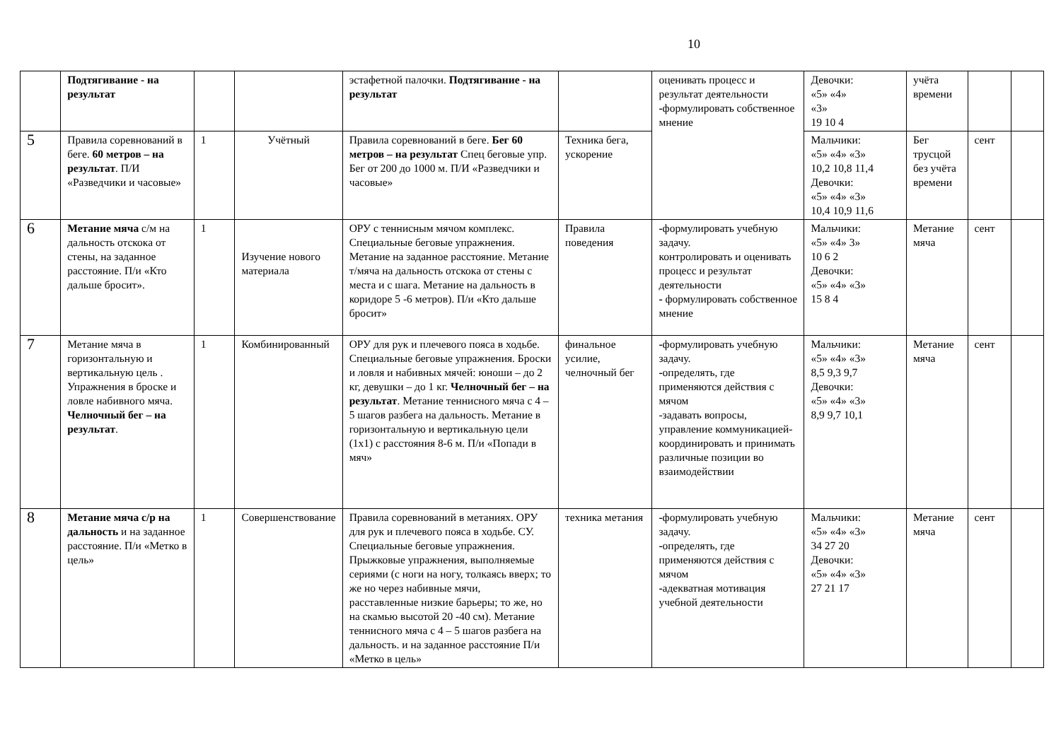10
| | Подтягивание - на результат | | | эстафетной палочки. Подтягивание - на результат | | оценивать процесс и результат деятельности - формулировать собственное мнение | Девочки: «5» «4» «3» 19 10 4 | учёта времени | | |
| 5 | Правила соревнований в беге. 60 метров – на результат . П/И «Разведчики и часовые» | 1 | Учётный | Правила соревнований в беге. Бег 60 метров – на результат Спец беговые упр. Бег от 200 до 1000 м. П/И «Разведчики и часовые» | Техника бега, ускорение | | Мальчики: «5» «4» «3» 10,2 10,8 11,4 Девочки: «5» «4» «3» 10,4 10,9 11,6 | Бег трусцой без учёта времени | сент | |
| 6 | Метание мяча с/м на дальность отскока от стены, на заданное расстояние. П/и «Кто дальше бросит». | 1 | Изучение нового материала | ОРУ с теннисным мячом комплекс. Специальные беговые упражнения. Метание на заданное расстояние. Метание т/мяча на дальность отскока от стены с места и с шага. Метание на дальность в коридоре 5 -6 метров). П/и «Кто дальше бросит» | Правила поведения | - формулировать учебную задачу. контролировать и оценивать процесс и результат деятельности - формулировать собственное мнение | Мальчики: «5» «4» 3» 10 6 2 Девочки: «5» «4» «3» 15 8 4 | Метание мяча | сент | |
| 7 | Метание мяча в горизонтальную и вертикальную цель . Упражнения в броске и ловле набивного мяча. Челночный бег – на результат . | 1 | Комбинированный | ОРУ для рук и плечевого пояса в ходьбе. Специальные беговые упражнения. Броски и ловля и набивных мячей: юноши – до 2 кг, девушки – до 1 кг. Челночный бег – на результат . Метание теннисного мяча с 4 – 5 шагов разбега на дальность. Метание в горизонтальную и вертикальную цели (1х1) с расстояния 8-6 м. П/и «Попади в мяч» | финальное усилие, челночный бег | - формулировать учебную задачу. - определять, где применяются действия с мячом -задавать вопросы, управление коммуникацией- координировать и принимать различные позиции во взаимодействии | Мальчики: «5» «4» «3» 8,5 9,3 9,7 Девочки: «5» «4» «3» 8,9 9,7 10,1 | Метание мяча | сент | |
| 8 | Метание мяча с/р на дальность и на заданное расстояние. П/и «Метко в цель» | 1 | Совершенствование | Правила соревнований в метаниях. ОРУ для рук и плечевого пояса в ходьбе. СУ. Специальные беговые упражнения. Прыжковые упражнения, выполняемые сериями (с ноги на ногу, толкаясь вверх; то же но через набивные мячи, расставленные низкие барьеры; то же, но на скамью высотой 20 -40 см). Метание теннисного мяча с 4 – 5 шагов разбега на дальность. и на заданное расстояние П/и «Метко в цель» | техника метания | - формулировать учебную задачу. - определять, где применяются действия с мячом - адекватная мотивация учебной деятельности | Мальчики: «5» «4» «3» 34 27 20 Девочки: «5» «4» «3» 27 21 17 | Метание мяча | сент | |